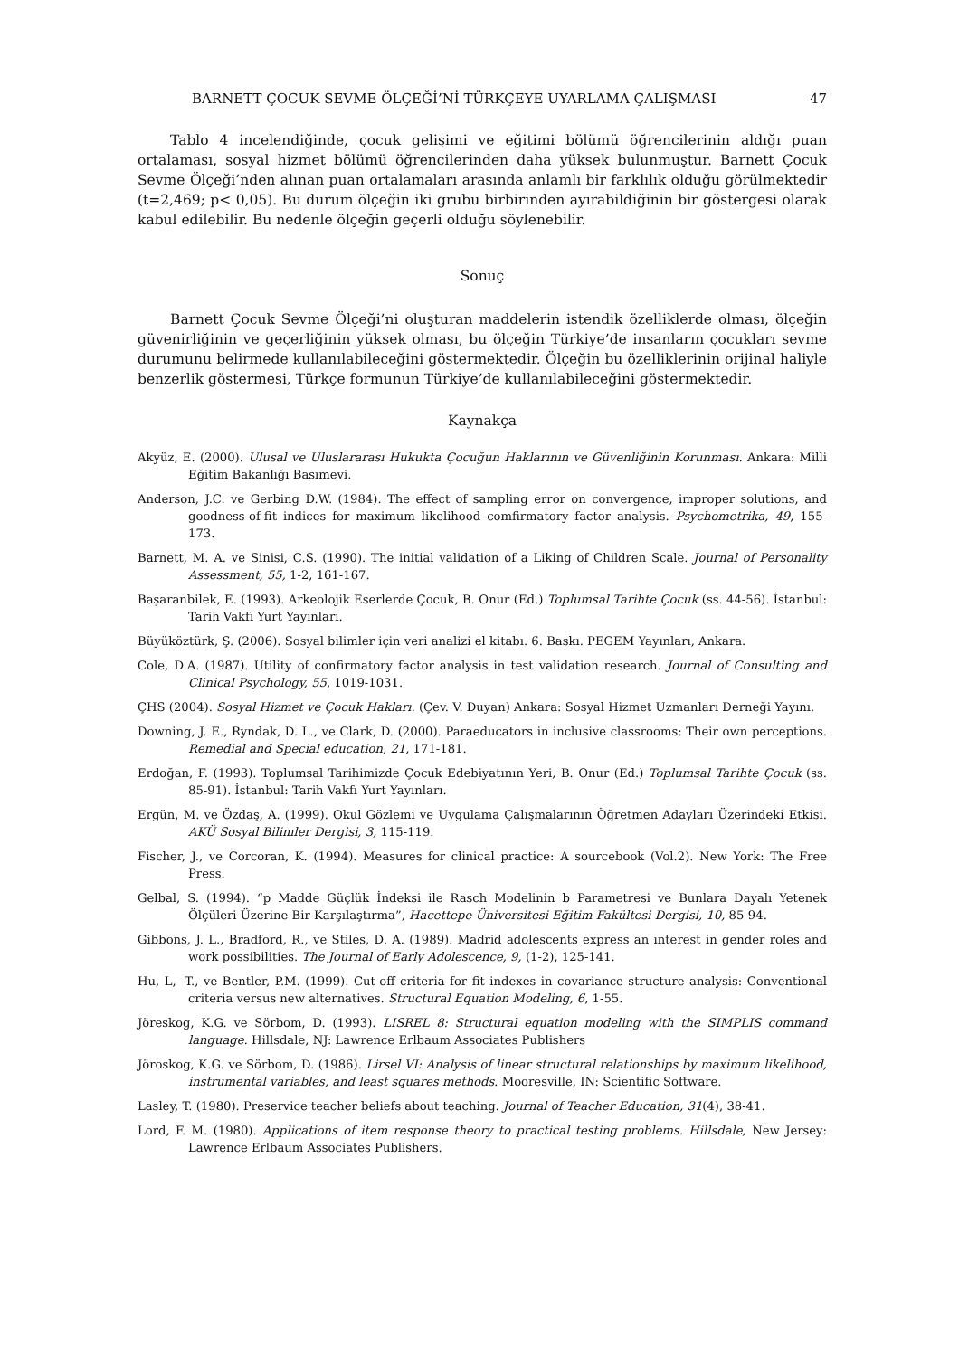BARNETT ÇOCUK SEVME ÖLÇEĞİ’Nİ TÜRKÇEYE UYARLAMA ÇALIŞMASI 47
Tablo 4 incelendiğinde, çocuk gelişimi ve eğitimi bölümü öğrencilerinin aldığı puan ortalaması, sosyal hizmet bölümü öğrencilerinden daha yüksek bulunmuştur. Barnett Çocuk Sevme Ölçeği’nden alınan puan ortalamaları arasında anlamlı bir farklılık olduğu görülmektedir (t=2,469; p< 0,05). Bu durum ölçeğin iki grubu birbirinden ayırabildiğinin bir göstergesi olarak kabul edilebilir. Bu nedenle ölçeğin geçerli olduğu söylenebilir.
Sonuç
Barnett Çocuk Sevme Ölçeği’ni oluşturan maddelerin istendik özelliklerde olması, ölçeğin güvenirliğinin ve geçerliğinin yüksek olması, bu ölçeğin Türkiye’de insanların çocukları sevme durumunu belirmede kullanılabileceğini göstermektedir. Ölçeğin bu özelliklerinin orijinal haliyle benzerlik göstermesi, Türkçe formunun Türkiye’de kullanılabileceğini göstermektedir.
Kaynakça
Akyüz, E. (2000). Ulusal ve Uluslararası Hukukta Çocuğun Haklarının ve Güvenliğinin Korunması. Ankara: Milli Eğitim Bakanlığı Basımevi.
Anderson, J.C. ve Gerbing D.W. (1984). The effect of sampling error on convergence, improper solutions, and goodness-of-fit indices for maximum likelihood comfirmatory factor analysis. Psychometrika, 49, 155-173.
Barnett, M. A. ve Sinisi, C.S. (1990). The initial validation of a Liking of Children Scale. Journal of Personality Assessment, 55, 1-2, 161-167.
Başaranbilek, E. (1993). Arkeolojik Eserlerde Çocuk, B. Onur (Ed.) Toplumsal Tarihte Çocuk (ss. 44-56). İstanbul: Tarih Vakfı Yurt Yayınları.
Büyüköztürk, Ş. (2006). Sosyal bilimler için veri analizi el kitabı. 6. Baskı. PEGEM Yayınları, Ankara.
Cole, D.A. (1987). Utility of confirmatory factor analysis in test validation research. Journal of Consulting and Clinical Psychology, 55, 1019-1031.
ÇHS (2004). Sosyal Hizmet ve Çocuk Hakları. (Çev. V. Duyan) Ankara: Sosyal Hizmet Uzmanları Derneği Yayını.
Downing, J. E., Ryndak, D. L., ve Clark, D. (2000). Paraeducators in inclusive classrooms: Their own perceptions. Remedial and Special education, 21, 171-181.
Erdoğan, F. (1993). Toplumsal Tarihimizde Çocuk Edebiyatının Yeri, B. Onur (Ed.) Toplumsal Tarihte Çocuk (ss. 85-91). İstanbul: Tarih Vakfı Yurt Yayınları.
Ergün, M. ve Özdaş, A. (1999). Okul Gözlemi ve Uygulama Çalışmalarının Öğretmen Adayları Üzerindeki Etkisi. AKÜ Sosyal Bilimler Dergisi, 3, 115-119.
Fischer, J., ve Corcoran, K. (1994). Measures for clinical practice: A sourcebook (Vol.2). New York: The Free Press.
Gelbal, S. (1994). “p Madde Güçlük İndeksi ile Rasch Modelinin b Parametresi ve Bunlara Dayalı Yetenek Ölçüleri Üzerine Bir Karşılaştırma”, Hacettepe Üniversitesi Eğitim Fakültesi Dergisi, 10, 85-94.
Gibbons, J. L., Bradford, R., ve Stiles, D. A. (1989). Madrid adolescents express an ınterest in gender roles and work possibilities. The Journal of Early Adolescence, 9, (1-2), 125-141.
Hu, L, -T., ve Bentler, P.M. (1999). Cut-off criteria for fit indexes in covariance structure analysis: Conventional criteria versus new alternatives. Structural Equation Modeling, 6, 1-55.
Jöreskog, K.G. ve Sörbom, D. (1993). LISREL 8: Structural equation modeling with the SIMPLIS command language. Hillsdale, NJ: Lawrence Erlbaum Associates Publishers
Jöroskog, K.G. ve Sörbom, D. (1986). Lirsel VI: Analysis of linear structural relationships by maximum likelihood, instrumental variables, and least squares methods. Mooresville, IN: Scientific Software.
Lasley, T. (1980). Preservice teacher beliefs about teaching. Journal of Teacher Education, 31(4), 38-41.
Lord, F. M. (1980). Applications of item response theory to practical testing problems. Hillsdale, New Jersey: Lawrence Erlbaum Associates Publishers.